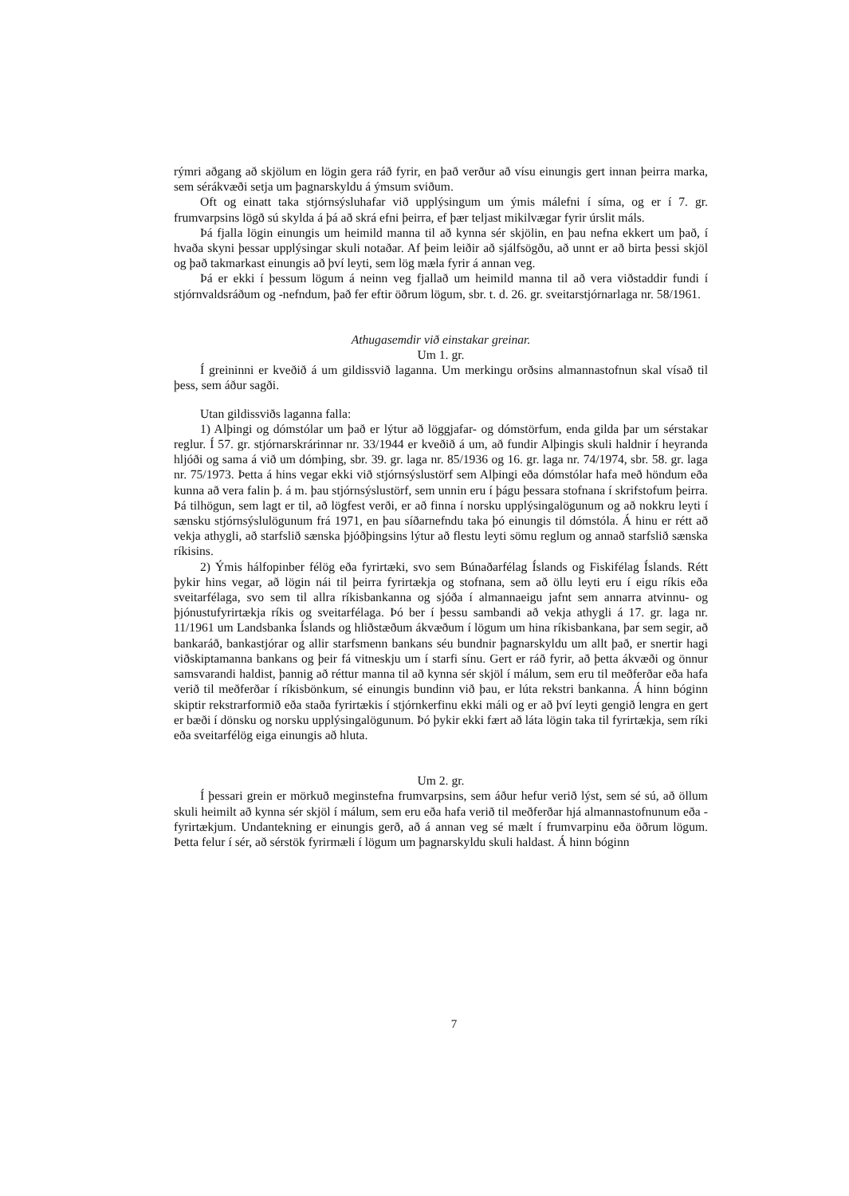rýmri aðgang að skjölum en lögin gera ráð fyrir, en það verður að vísu einungis gert innan þeirra marka, sem sérákvæði setja um þagnarskyldu á ýmsum sviðum.
Oft og einatt taka stjórnsýsluhafar við upplýsingum um ýmis málefni í síma, og er í 7. gr. frumvarpsins lögð sú skylda á þá að skrá efni þeirra, ef þær teljast mikilvægar fyrir úrslit máls.
Þá fjalla lögin einungis um heimild manna til að kynna sér skjölin, en þau nefna ekkert um það, í hvaða skyni þessar upplýsingar skuli notaðar. Af þeim leiðir að sjálfsögðu, að unnt er að birta þessi skjöl og það takmarkast einungis að því leyti, sem lög mæla fyrir á annan veg.
Þá er ekki í þessum lögum á neinn veg fjallað um heimild manna til að vera viðstaddir fundi í stjórnvaldsráðum og -nefndum, það fer eftir öðrum lögum, sbr. t. d. 26. gr. sveitarstjórnarlaga nr. 58/1961.
Athugasemdir við einstakar greinar.
Um 1. gr.
Í greininni er kveðið á um gildissvið laganna. Um merkingu orðsins almannastofnun skal vísað til þess, sem áður sagði.
Utan gildissviðs laganna falla:
1) Alþingi og dómstólar um það er lýtur að löggjafar- og dómstörfum, enda gilda þar um sérstakar reglur. Í 57. gr. stjórnarskrárinnar nr. 33/1944 er kveðið á um, að fundir Alþingis skuli haldnir í heyranda hljóði og sama á við um dómþing, sbr. 39. gr. laga nr. 85/1936 og 16. gr. laga nr. 74/1974, sbr. 58. gr. laga nr. 75/1973. Þetta á hins vegar ekki við stjórnsýslustörf sem Alþingi eða dómstólar hafa með höndum eða kunna að vera falin þ. á m. þau stjórnsýslustörf, sem unnin eru í þágu þessara stofnana í skrifstofum þeirra. Þá tilhögun, sem lagt er til, að lögfest verði, er að finna í norsku upplýsingalögunum og að nokkru leyti í sænsku stjórnsýslulögunum frá 1971, en þau síðarnefndu taka þó einungis til dómstóla. Á hinu er rétt að vekja athygli, að starfslið sænska þjóðþingsins lýtur að flestu leyti sömu reglum og annað starfslið sænska ríkisins.
2) Ýmis hálfopinber félög eða fyrirtæki, svo sem Búnaðarfélag Íslands og Fiskifélag Íslands. Rétt þykir hins vegar, að lögin nái til þeirra fyrirtækja og stofnana, sem að öllu leyti eru í eigu ríkis eða sveitarfélaga, svo sem til allra ríkisbankanna og sjóða í almannaeigu jafnt sem annarra atvinnu- og þjónustufyrirtækja ríkis og sveitarfélaga. Þó ber í þessu sambandi að vekja athygli á 17. gr. laga nr. 11/1961 um Landsbanka Íslands og hliðstæðum ákvæðum í lögum um hina ríkisbankana, þar sem segir, að bankaráð, bankastjórar og allir starfsmenn bankans séu bundnir þagnarskyldu um allt það, er snertir hagi viðskiptamanna bankans og þeir fá vitneskju um í starfi sínu. Gert er ráð fyrir, að þetta ákvæði og önnur samsvarandi haldist, þannig að réttur manna til að kynna sér skjöl í málum, sem eru til meðferðar eða hafa verið til meðferðar í ríkisbönkum, sé einungis bundinn við þau, er lúta rekstri bankanna. Á hinn bóginn skiptir rekstrarformið eða staða fyrirtækis í stjórnkerfinu ekki máli og er að því leyti gengið lengra en gert er bæði í dönsku og norsku upplýsingalögunum. Þó þykir ekki fært að láta lögin taka til fyrirtækja, sem ríki eða sveitarfélög eiga einungis að hluta.
Um 2. gr.
Í þessari grein er mörkuð meginstefna frumvarpsins, sem áður hefur verið lýst, sem sé sú, að öllum skuli heimilt að kynna sér skjöl í málum, sem eru eða hafa verið til meðferðar hjá almannastofnunum eða -fyrirtækjum. Undantekning er einungis gerð, að á annan veg sé mælt í frumvarpinu eða öðrum lögum. Þetta felur í sér, að sérstök fyrirmæli í lögum um þagnarskyldu skuli haldast. Á hinn bóginn
7